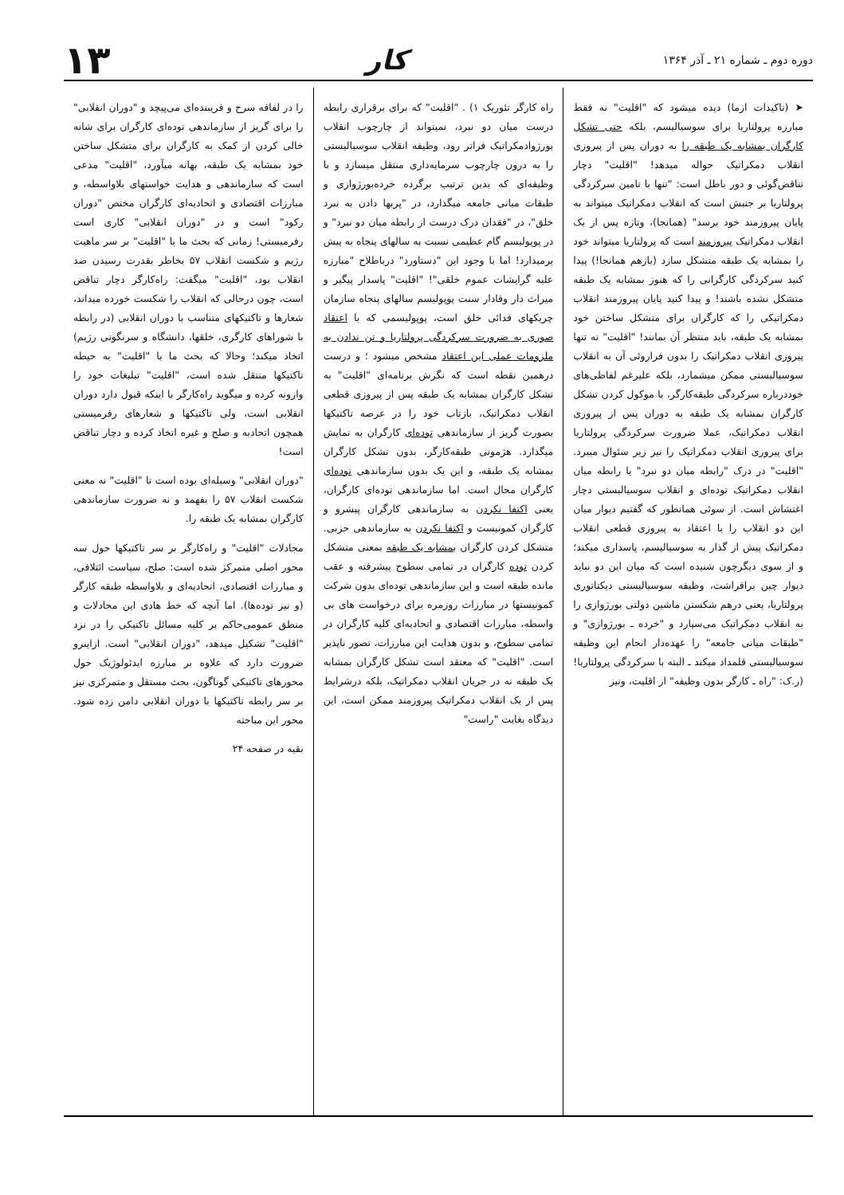دوره دوم ـ شماره ۲۱ ـ آذر ۱۳۶۴
کار
۱۳
➤ (تاکیدات ازما) دیده میشود که "اقلیت" نه فقط مبارزه پرولتاریا برای سوسیالیسم، بلکه حتی تشکل کارگران بمشابه یک طبقه را به دوران پس از پیروزی انقلاب دمکراتیک حواله میدهد! "اقلیت" دچار تناقض‌گوئی و دور باطل است: "تنها با تامین سرکردگی پرولتاریا بر جنبش است که انقلاب دمکراتیک میتواند به پایان پیروزمند خود برسد" (همانجا)، وتازه پس از یک انقلاب دمکراتیک پیروزمند است که پرولتاریا میتواند خود را بمشابه یک طبقه متشکل سازد (بازهم همانجا!) پیدا کنید سرکردگی کارگرانی را که هنوز بمشابه یک طبقه متشکل نشده باشند! و پیدا کنید پایان پیروزمند انقلاب دمکراتیکی را که کارگران برای متشکل ساختن خود بمشابه یک طبقه، باید منتظر آن بمانند! "اقلیت" نه تنها پیروزی انقلاب دمکراتیک را بدون فراروئی آن به انقلاب سوسیالیستی ممکن میشمارد، بلکه علیرغم لفاظی‌های خوددرباره سرکردگی طبقه‌کارگر، با موکول کردن تشکل کارگران بمشابه یک طبقه به دوران پس از پیروزی انقلاب دمکراتیک، عملا ضرورت سرکردگی پرولتاریا برای پیروزی انقلاب دمکراتیک را نیز زیر سئوال میبرد. "اقلیت" در درک "رابطه میان دو نبرد" یا رابطه میان انقلاب دمکراتیک توده‌ای و انقلاب سوسیالیستی دچار اغتشاش است. از سوئی همانطور که گفتیم دیوار میان این دو انقلاب را با اعتقاد به پیروزی قطعی انقلاب دمکراتیک پیش از گذار به سوسیالیسم، پاسداری میکند؛ و از سوی دیگرچون شنیده است که میان این دو نباید دیوار چین برافراشت، وظیفه سوسیالیستی دیکتاتوری پرولتاریا، یعنی درهم شکستن ماشین دولتی بورژوازی را به انقلاب دمکراتیک می‌سپارد و "خرده ـ بورژوازی" و "طبقات میانی جامعه" را عهده‌دار انجام این وظیفه سوسیالیستی قلمداد میکند ـ البته با سرکردگی پرولتاریا! (ر.ک: "راه ـ کارگر بدون وظیفه" از اقلیت، ونیز
راه کارگر تئوریک ۱) . "اقلیت" که برای برقراری رابطه درست میان دو نبرد، نمیتواند از چارچوب انقلاب بورژوادمکراتیک فراتر رود، وظیفه انقلاب سوسیالیستی را به درون چارچوب سرمایه‌داری منتقل میسازد و با وظیفه‌ای که بدین ترتیب برگرده خرده‌بورژوازی و طبقات میانی جامعه میگذارد، در "پربها دادن به نبرد خلق"، در "فقدان درک درست از رابطه میان دو نبرد" و در پوپولیسم گام عظیمی نسبت به سالهای پنجاه به پیش برمیدارد! اما با وجود این "دستاورد" درباطلاح "مبارزه علیه گرایشات عموم خلقی"! "اقلیت" پاسدار پیگیر و میراث دار وفادار سنت پوپولیسم سالهای پنجاه سازمان چریکهای فدائی خلق است، پوپولیسمی که با اعتقاد صوری به ضرورت سرکردگی پرولتاریا و تن ندادن به ملزومات عملی این اعتقاد مشخص میشود ؛ و درست درهمین نقطه است که نگرش برنامه‌ای "اقلیت" به تشکل کارگران بمشابه یک طبقه پس از پیروزی قطعی انقلاب دمکراتیک، بازتاب خود را در عرصه تاکتیکها بصورت گریز از سازماندهی توده‌ای کارگران به نمایش میگذارد. هژمونی طبقه‌کارگر، بدون تشکل کارگران بمشابه یک طبقه، و این یک بدون سازماندهی توده‌ای کارگران محال است. اما سازماندهی توده‌ای کارگران، یعنی اکتفا نکردن به سازماندهی کارگران پیشرو و کارگران کمونیست و اکتفا نکردن به سازماندهی حزبی. متشکل کردن کارگران بمشابه یک طبقه بمعنی متشکل کردن توده کارگران در تمامی سطوح پیشرفته و عقب مانده طبقه است و این سازماندهی توده‌ای بدون شرکت کمونیستها در مبارزات روزمره برای درخواست های بی واسطه، مبارزات اقتصادی و اتحادیه‌ای کلیه کارگران در تمامی سطوح، و بدون هدایت این مبارزات، تصور ناپذیر است. "اقلیت" که معتقد است تشکل کارگران بمشابه یک طبقه نه در جریان انقلاب دمکراتیک، بلکه درشرایط پس از یک انقلاب دمکراتیک پیروزمند ممکن است، این دیدگاه بغایت "راست"
را در لفافه سرخ و فریبنده‌ای می‌پیچد و "دوران انقلابی" را برای گریز از سازماندهی توده‌ای کارگران برای شانه خالی کردن از کمک به کارگران برای متشکل ساختن خود بمشابه یک طبقه، بهانه میآورد، "اقلیت" مدعی است که سازماندهی و هدایت خواستهای بلاواسطه، و مبارزات اقتصادی و اتحادیه‌ای کارگران مختص "دوران رکود" است و در "دوران انقلابی" کاری است رفرمیستی! زمانی که بحث ما با "اقلیت" بر سر ماهیت رژیم و شکست انقلاب ۵۷ بخاطر بقدرت رسیدن ضد انقلاب بود، "اقلیت" میگفت: راه‌کارگر دچار تناقض است، چون درحالی که انقلاب را شکست خورده میداند، شعارها و تاکتیکهای متناسب با دوران انقلابی (در رابطه با شوراهای کارگری، خلقها، دانشگاه و سرنگونی رژیم) اتخاذ میکند؛ وحالا که بحث ما با "اقلیت" به حیطه تاکتیکها منتقل شده است، "اقلیت" تبلیغات خود را وارونه کرده و میگوید راه‌کارگر با اینکه قبول دارد دوران انقلابی است، ولی تاکتیکها و شعارهای رفرمیستی همچون اتحادیه و صلح و غیره اتخاذ کرده و دچار تناقض است!
"دوران انقلابی" وسیله‌ای بوده است تا "اقلیت" نه معنی شکست انقلاب ۵۷ را بفهمد و نه ضرورت سازماندهی کارگران بمشابه یک طبقه را.
مجادلات "اقلیت" و راه‌کارگر بر سر تاکتیکها حول سه محور اصلی متمرکز شده است: صلح، سیاست ائتلافی، و مبارزات اقتصادی، اتحادیه‌ای و بلاواسطه طبقه کارگر (و نیز توده‌ها). اما آنچه که خط هادی این مجادلات و منطق عمومی‌حاکم بر کلیه مسائل تاکتیکی را در نزد "اقلیت" تشکیل میدهد، "دوران انقلابی" است. ازاینرو ضرورت دارد که علاوه بر مبارزه ایدئولوژیک حول محورهای تاکتیکی گوناگون، بحث مستقل و متمرکزی نیز بر سر رابطه تاکتیکها با دوران انقلابی دامن زده شود. محور این مباحثه
بقیه در صفحه ۲۴